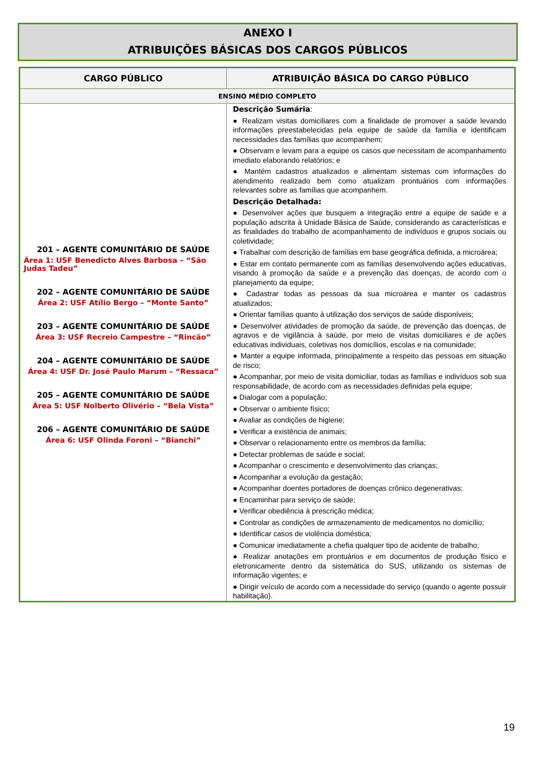ANEXO I
ATRIBUIÇÕES BÁSICAS DOS CARGOS PÚBLICOS
| CARGO PÚBLICO | ATRIBUIÇÃO BÁSICA DO CARGO PÚBLICO |
| --- | --- |
| ENSINO MÉDIO COMPLETO | |
| 201 – AGENTE COMUNITÁRIO DE SAÚDE Área 1: USF Benedicto Alves Barbosa – “São Judas Tadeu” 202 – AGENTE COMUNITÁRIO DE SAÚDE Área 2: USF Atílio Bergo – “Monte Santo” 203 – AGENTE COMUNITÁRIO DE SAÚDE Área 3: USF Recreio Campestre – “Rincão” 204 – AGENTE COMUNITÁRIO DE SAÚDE Área 4: USF Dr. José Paulo Marum – “Ressaca” 205 – AGENTE COMUNITÁRIO DE SAÚDE Área 5: USF Nolberto Olivério – “Bela Vista” 206 – AGENTE COMUNITÁRIO DE SAÚDE Área 6: USF Olinda Foroni – “Bianchi” | Descrição Sumária : ● Realizam visitas domiciliares com a finalidade de promover a saúde levando informações preestabelecidas pela equipe de saúde da família e identificam necessidades das famílias que acompanhem; ● Observam e levam para a equipe os casos que necessitam de acompanhamento imediato elaborando relatórios; e ● Mantém cadastros atualizados e alimentam sistemas com informações do atendimento realizado bem como atualizam prontuários com informações relevantes sobre as famílias que acompanhem. Descrição Detalhada: ● Desenvolver ações que busquem a integração entre a equipe de saúde e a população adscrita à Unidade Básica de Saúde, considerando as características e as finalidades do trabalho de acompanhamento de indivíduos e grupos sociais ou coletividade; ● Trabalhar com descrição de famílias em base geográfica definida, a microárea; ● Estar em contato permanente com as famílias desenvolvendo ações educativas, visando à promoção da saúde e a prevenção das doenças, de acordo com o planejamento da equipe; ● Cadastrar todas as pessoas da sua microárea e manter os cadastros atualizados; ● Orientar famílias quanto à utilização dos serviços de saúde disponíveis; ● Desenvolver atividades de promoção da saúde, de prevenção das doenças, de agravos e de vigilância à saúde, por meio de visitas domiciliares e de ações educativas individuais, coletivas nos domicílios, escolas e na comunidade; ● Manter a equipe informada, principalmente a respeito das pessoas em situação de risco; ● Acompanhar, por meio de visita domiciliar, todas as famílias e indivíduos sob sua responsabilidade, de acordo com as necessidades definidas pela equipe; ● Dialogar com a população; ● Observar o ambiente físico; ● Avaliar as condições de higiene; ● Verificar a existência de animais; ● Observar o relacionamento entre os membros da família; ● Detectar problemas de saúde e social; ● Acompanhar o crescimento e desenvolvimento das crianças; ● Acompanhar a evolução da gestação; ● Acompanhar doentes portadores de doenças crônico degenerativas; ● Encaminhar para serviço de saúde; ● Verificar obediência à prescrição médica; ● Controlar as condições de armazenamento de medicamentos no domicílio; ● Identificar casos de violência doméstica; ● Comunicar imediatamente a chefia qualquer tipo de acidente de trabalho; ● Realizar anotações em prontuários e em documentos de produção físico e eletronicamente dentro da sistemática do SUS, utilizando os sistemas de informação vigentes; e ● Dirigir veículo de acordo com a necessidade do serviço (quando o agente possuir habilitação). |
19